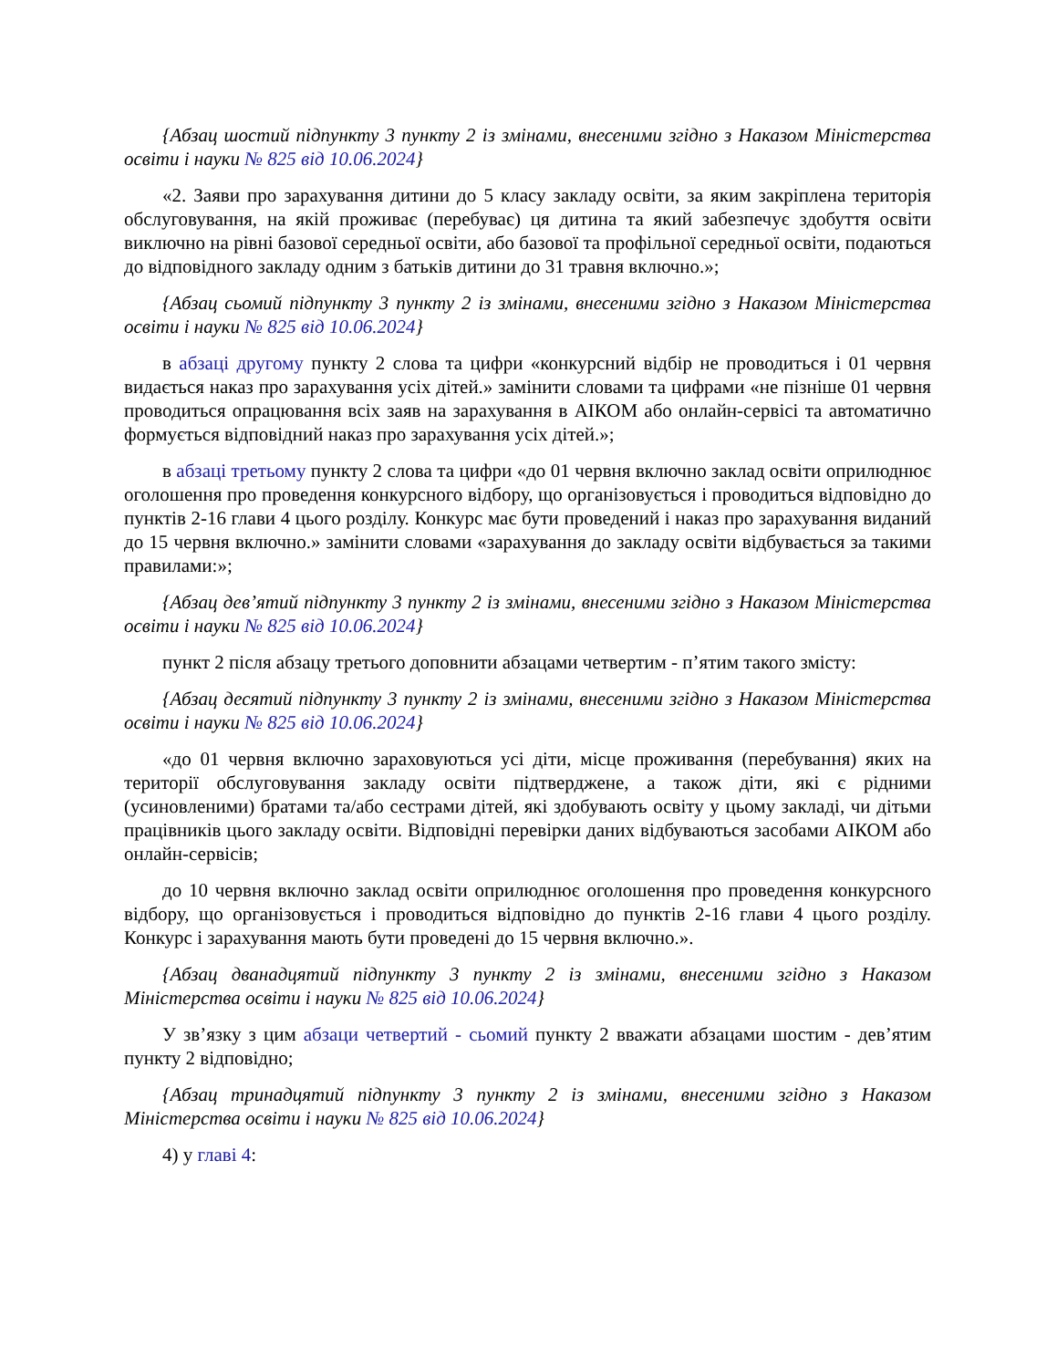{Абзац шостий підпункту 3 пункту 2 із змінами, внесеними згідно з Наказом Міністерства освіти і науки № 825 від 10.06.2024}
«2. Заяви про зарахування дитини до 5 класу закладу освіти, за яким закріплена територія обслуговування, на якій проживає (перебуває) ця дитина та який забезпечує здобуття освіти виключно на рівні базової середньої освіти, або базової та профільної середньої освіти, подаються до відповідного закладу одним з батьків дитини до 31 травня включно.»;
{Абзац сьомий підпункту 3 пункту 2 із змінами, внесеними згідно з Наказом Міністерства освіти і науки № 825 від 10.06.2024}
в абзаці другому пункту 2 слова та цифри «конкурсний відбір не проводиться і 01 червня видається наказ про зарахування усіх дітей.» замінити словами та цифрами «не пізніше 01 червня проводиться опрацювання всіх заяв на зарахування в АІКОМ або онлайн-сервісі та автоматично формується відповідний наказ про зарахування усіх дітей.»;
в абзаці третьому пункту 2 слова та цифри «до 01 червня включно заклад освіти оприлюднює оголошення про проведення конкурсного відбору, що організовується і проводиться відповідно до пунктів 2-16 глави 4 цього розділу. Конкурс має бути проведений і наказ про зарахування виданий до 15 червня включно.» замінити словами «зарахування до закладу освіти відбувається за такими правилами:»;
{Абзац дев’ятий підпункту 3 пункту 2 із змінами, внесеними згідно з Наказом Міністерства освіти і науки № 825 від 10.06.2024}
пункт 2 після абзацу третього доповнити абзацами четвертим - п’ятим такого змісту:
{Абзац десятий підпункту 3 пункту 2 із змінами, внесеними згідно з Наказом Міністерства освіти і науки № 825 від 10.06.2024}
«до 01 червня включно зараховуються усі діти, місце проживання (перебування) яких на території обслуговування закладу освіти підтверджене, а також діти, які є рідними (усиновленими) братами та/або сестрами дітей, які здобувають освіту у цьому закладі, чи дітьми працівників цього закладу освіти. Відповідні перевірки даних відбуваються засобами АІКОМ або онлайн-сервісів;
до 10 червня включно заклад освіти оприлюднює оголошення про проведення конкурсного відбору, що організовується і проводиться відповідно до пунктів 2-16 глави 4 цього розділу. Конкурс і зарахування мають бути проведені до 15 червня включно.».
{Абзац дванадцятий підпункту 3 пункту 2 із змінами, внесеними згідно з Наказом Міністерства освіти і науки № 825 від 10.06.2024}
У зв’язку з цим абзаци четвертий - сьомий пункту 2 вважати абзацами шостим - дев’ятим пункту 2 відповідно;
{Абзац тринадцятий підпункту 3 пункту 2 із змінами, внесеними згідно з Наказом Міністерства освіти і науки № 825 від 10.06.2024}
4) у главі 4: